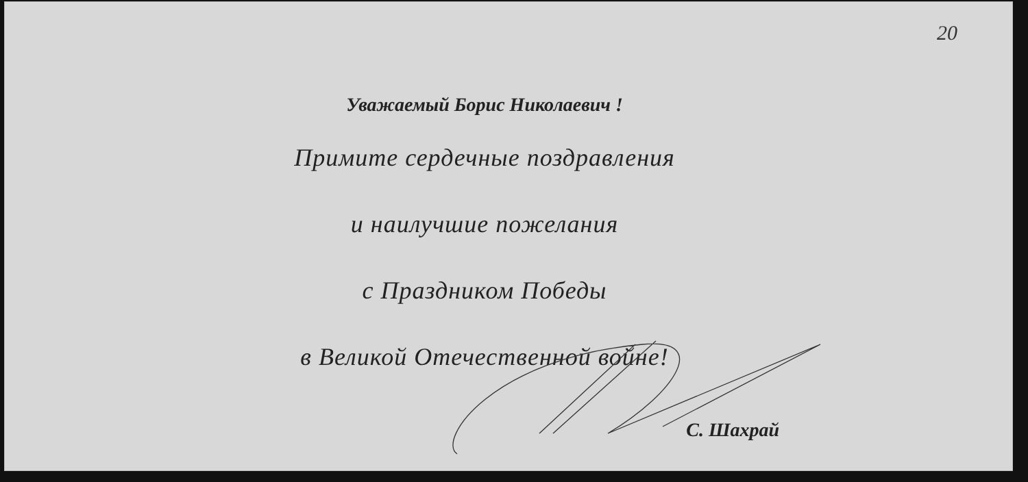20
Уважаемый Борис Николаевич !
Примите сердечные поздравления
и наилучшие пожелания
с Праздником Победы
в Великой Отечественной войне!
С. Шахрай